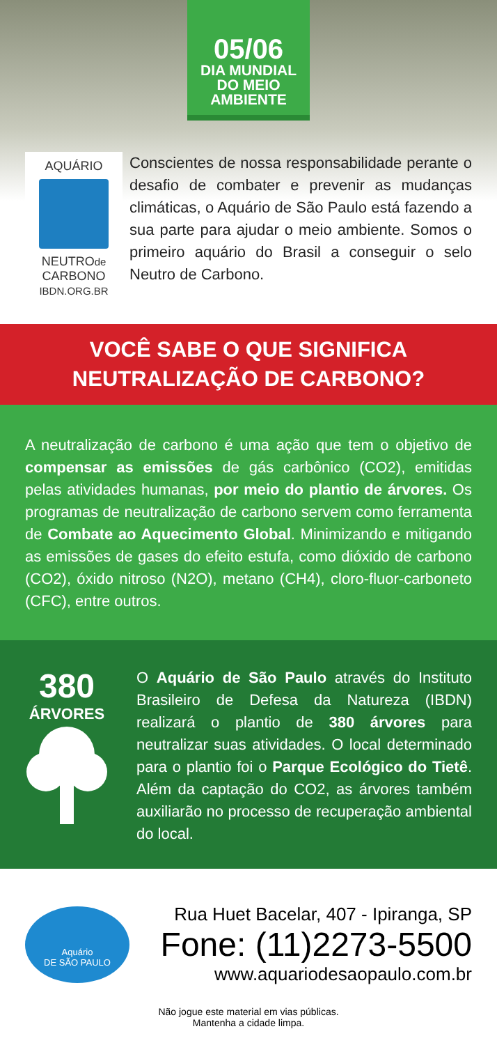05/06
DIA MUNDIAL
DO MEIO
AMBIENTE
AQUÁRIO
NEUTROde
CARBONO
IBDN.ORG.BR
Conscientes de nossa responsabilidade perante o desafio de combater e prevenir as mudanças climáticas, o Aquário de São Paulo está fazendo a sua parte para ajudar o meio ambiente. Somos o primeiro aquário do Brasil a conseguir o selo Neutro de Carbono.
VOCÊ SABE O QUE SIGNIFICA
NEUTRALIZAÇÃO DE CARBONO?
A neutralização de carbono é uma ação que tem o objetivo de compensar as emissões de gás carbônico (CO2), emitidas pelas atividades humanas, por meio do plantio de árvores. Os programas de neutralização de carbono servem como ferramenta de Combate ao Aquecimento Global. Minimizando e mitigando as emissões de gases do efeito estufa, como dióxido de carbono (CO2), óxido nitroso (N2O), metano (CH4), cloro-fluor-carboneto (CFC), entre outros.
380
ÁRVORES
O Aquário de São Paulo através do Instituto Brasileiro de Defesa da Natureza (IBDN) realizará o plantio de 380 árvores para neutralizar suas atividades. O local determinado para o plantio foi o Parque Ecológico do Tietê. Além da captação do CO2, as árvores também auxiliarão no processo de recuperação ambiental do local.
Aquário
DE SÃO PAULO
Rua Huet Bacelar, 407 - Ipiranga, SP
Fone: (11)2273-5500
www.aquariodesaopaulo.com.br
Não jogue este material em vias públicas.
Mantenha a cidade limpa.